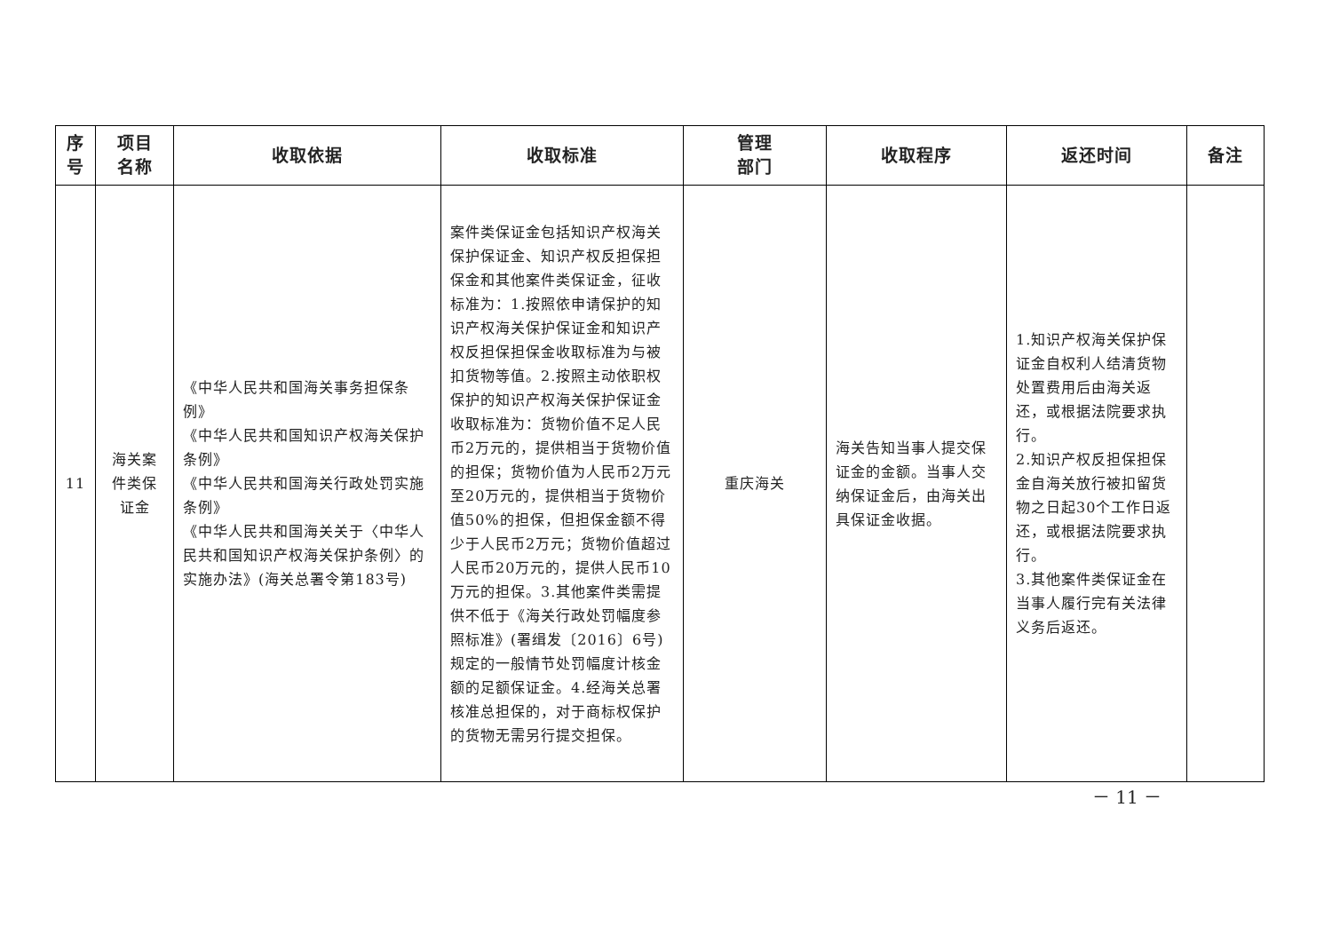| 序 号 | 项目 名称 | 收取依据 | 收取标准 | 管理 部门 | 收取程序 | 返还时间 | 备注 |
| --- | --- | --- | --- | --- | --- | --- | --- |
| 11 | 海关案件类保证金 | 《中华人民共和国海关事务担保条例》 《中华人民共和国知识产权海关保护条例》 《中华人民共和国海关行政处罚实施条例》 《中华人民共和国海关关于〈中华人民共和国知识产权海关保护条例〉的实施办法》(海关总署令第183号) | 案件类保证金包括知识产权海关保护保证金、知识产权反担保担保金和其他案件类保证金，征收标准为：1.按照依申请保护的知识产权海关保护保证金和知识产权反担保担保金收取标准为与被扣货物等值。2.按照主动依职权保护的知识产权海关保护保证金收取标准为：货物价值不足人民币2万元的，提供相当于货物价值的担保；货物价值为人民币2万元至20万元的，提供相当于货物价值50%的担保，但担保金额不得少于人民币2万元；货物价值超过人民币20万元的，提供人民币10万元的担保。3.其他案件类需提供不低于《海关行政处罚幅度参照标准》(署缉发〔2016〕6号)规定的一般情节处罚幅度计核金额的足额保证金。4.经海关总署核准总担保的，对于商标权保护的货物无需另行提交担保。 | 重庆海关 | 海关告知当事人提交保证金的金额。当事人交纳保证金后，由海关出具保证金收据。 | 1.知识产权海关保护保证金自权利人结清货物处置费用后由海关返还，或根据法院要求执行。 2.知识产权反担保担保金自海关放行被扣留货物之日起30个工作日返还，或根据法院要求执行。 3.其他案件类保证金在当事人履行完有关法律义务后返还。 | |
－ 11 －